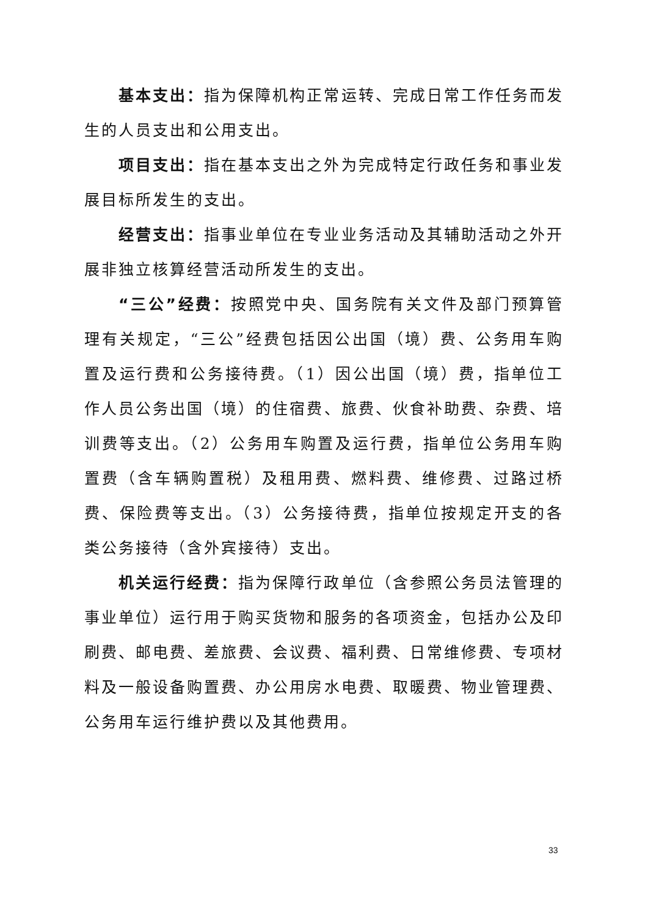基本支出：指为保障机构正常运转、完成日常工作任务而发生的人员支出和公用支出。
项目支出：指在基本支出之外为完成特定行政任务和事业发展目标所发生的支出。
经营支出：指事业单位在专业业务活动及其辅助活动之外开展非独立核算经营活动所发生的支出。
“三公”经费：按照党中央、国务院有关文件及部门预算管理有关规定，“三公”经费包括因公出国（境）费、公务用车购置及运行费和公务接待费。（1）因公出国（境）费，指单位工作人员公务出国（境）的住宿费、旅费、伙食补助费、杂费、培训费等支出。（2）公务用车购置及运行费，指单位公务用车购置费（含车辆购置税）及租用费、燃料费、维修费、过路过桥费、保险费等支出。（3）公务接待费，指单位按规定开支的各类公务接待（含外宾接待）支出。
机关运行经费：指为保障行政单位（含参照公务员法管理的事业单位）运行用于购买货物和服务的各项资金，包括办公及印刷费、邮电费、差旅费、会议费、福利费、日常维修费、专项材料及一般设备购置费、办公用房水电费、取暖费、物业管理费、公务用车运行维护费以及其他费用。
33